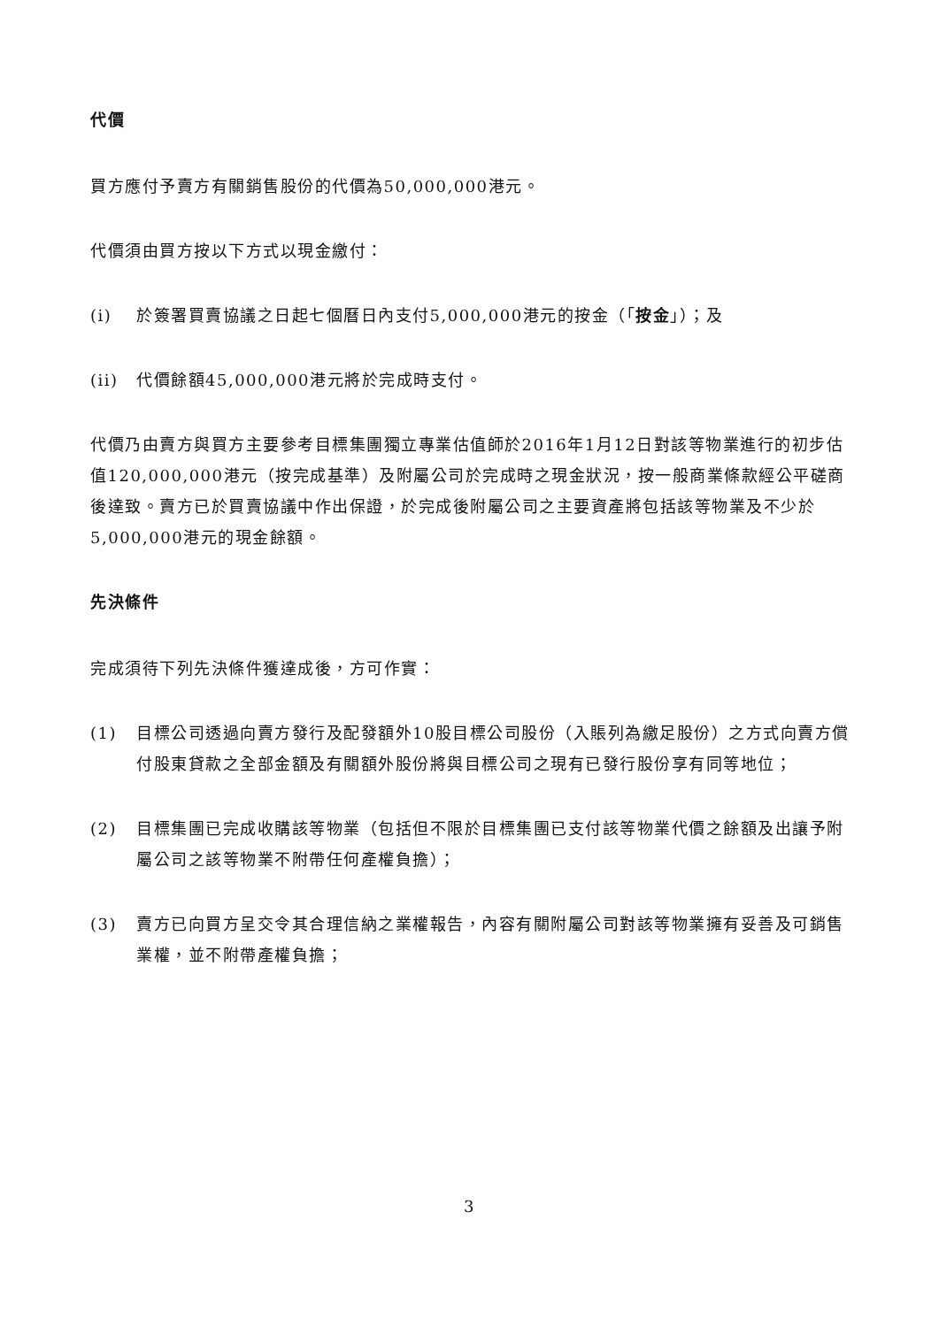代價
買方應付予賣方有關銷售股份的代價為50,000,000港元。
代價須由買方按以下方式以現金繳付：
(i) 於簽署買賣協議之日起七個曆日內支付5,000,000港元的按金（「按金」）；及
(ii) 代價餘額45,000,000港元將於完成時支付。
代價乃由賣方與買方主要參考目標集團獨立專業估值師於2016年1月12日對該等物業進行的初步估值120,000,000港元（按完成基準）及附屬公司於完成時之現金狀況，按一般商業條款經公平磋商後達致。賣方已於買賣協議中作出保證，於完成後附屬公司之主要資產將包括該等物業及不少於5,000,000港元的現金餘額。
先決條件
完成須待下列先決條件獲達成後，方可作實：
(1) 目標公司透過向賣方發行及配發額外10股目標公司股份（入賬列為繳足股份）之方式向賣方償付股東貸款之全部金額及有關額外股份將與目標公司之現有已發行股份享有同等地位；
(2) 目標集團已完成收購該等物業（包括但不限於目標集團已支付該等物業代價之餘額及出讓予附屬公司之該等物業不附帶任何產權負擔）；
(3) 賣方已向買方呈交令其合理信納之業權報告，內容有關附屬公司對該等物業擁有妥善及可銷售業權，並不附帶產權負擔；
3